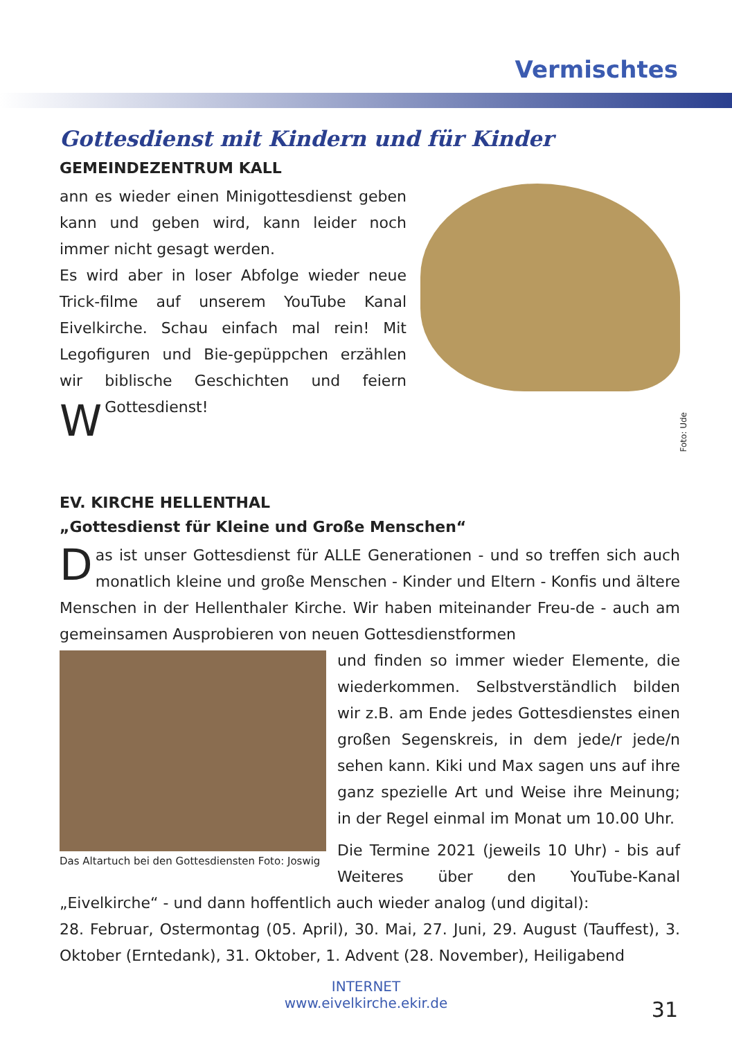Vermischtes
Gottesdienst mit Kindern und für Kinder
GEMEINDEZENTRUM KALL
Foto: Ude
Wann es wieder einen Minigottesdienst geben kann und geben wird, kann leider noch immer nicht gesagt werden.
Es wird aber in loser Abfolge wieder neue Trick-filme auf unserem YouTube Kanal Eivelkirche. Schau einfach mal rein! Mit Legofiguren und Bie-gepüppchen erzählen wir biblische Geschichten und feiern Gottesdienst!
EV. KIRCHE HELLENTHAL
„Gottesdienst für Kleine und Große Menschen“
Das ist unser Gottesdienst für ALLE Generationen - und so treffen sich auch monatlich kleine und große Menschen - Kinder und Eltern - Konfis und ältere Menschen in der Hellenthaler Kirche. Wir haben miteinander Freu-de - auch am gemeinsamen Ausprobieren von neuen Gottesdienstformen
Das Altartuch bei den Gottesdiensten Foto: Joswig
und finden so immer wieder Elemente, die wiederkommen. Selbstverständlich bilden wir z.B. am Ende jedes Gottesdienstes einen großen Segenskreis, in dem jede/r jede/n sehen kann. Kiki und Max sagen uns auf ihre ganz spezielle Art und Weise ihre Meinung; in der Regel einmal im Monat um 10.00 Uhr.
Die Termine 2021 (jeweils 10 Uhr) - bis auf Weiteres über den YouTube-Kanal „Eivelkirche“ - und dann hoffentlich auch wieder analog (und digital):
28. Februar, Ostermontag (05. April), 30. Mai, 27. Juni, 29. August (Tauffest), 3. Oktober (Erntedank), 31. Oktober, 1. Advent (28. November), Heiligabend
31
INTERNET
www.eivelkirche.ekir.de